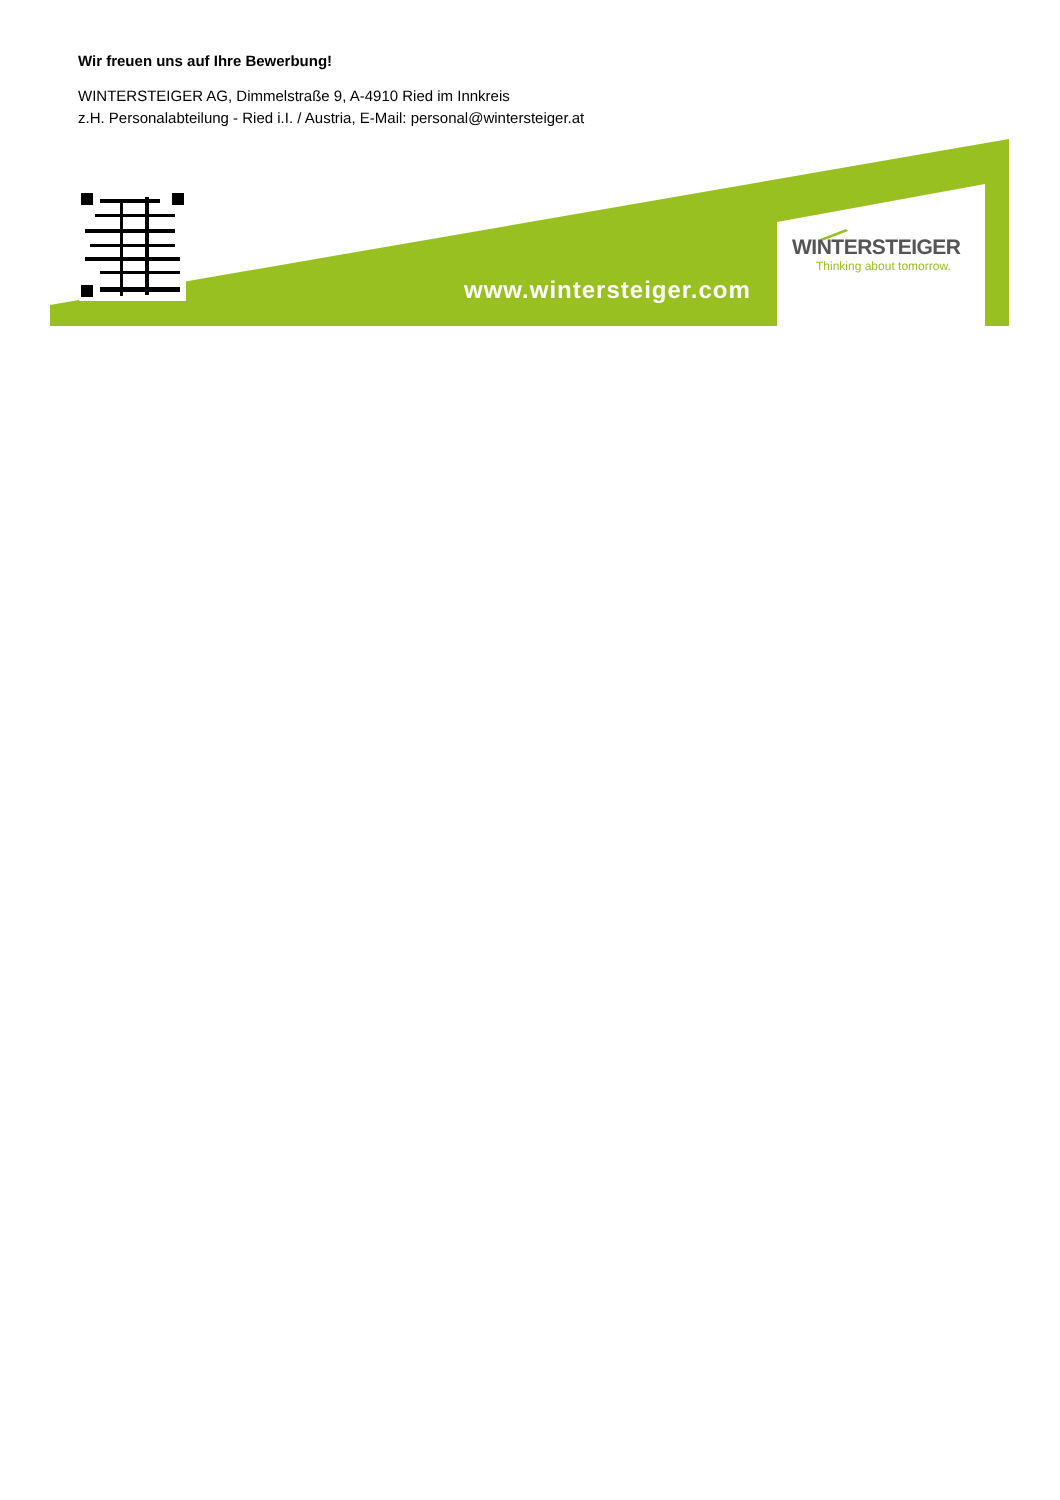Wir freuen uns auf Ihre Bewerbung!
WINTERSTEIGER AG, Dimmelstraße 9, A-4910 Ried im Innkreis
z.H. Personalabteilung - Ried i.I. / Austria, E-Mail: personal@wintersteiger.at
www.wintersteiger.com
WINTERSTEIGER
Thinking about tomorrow.